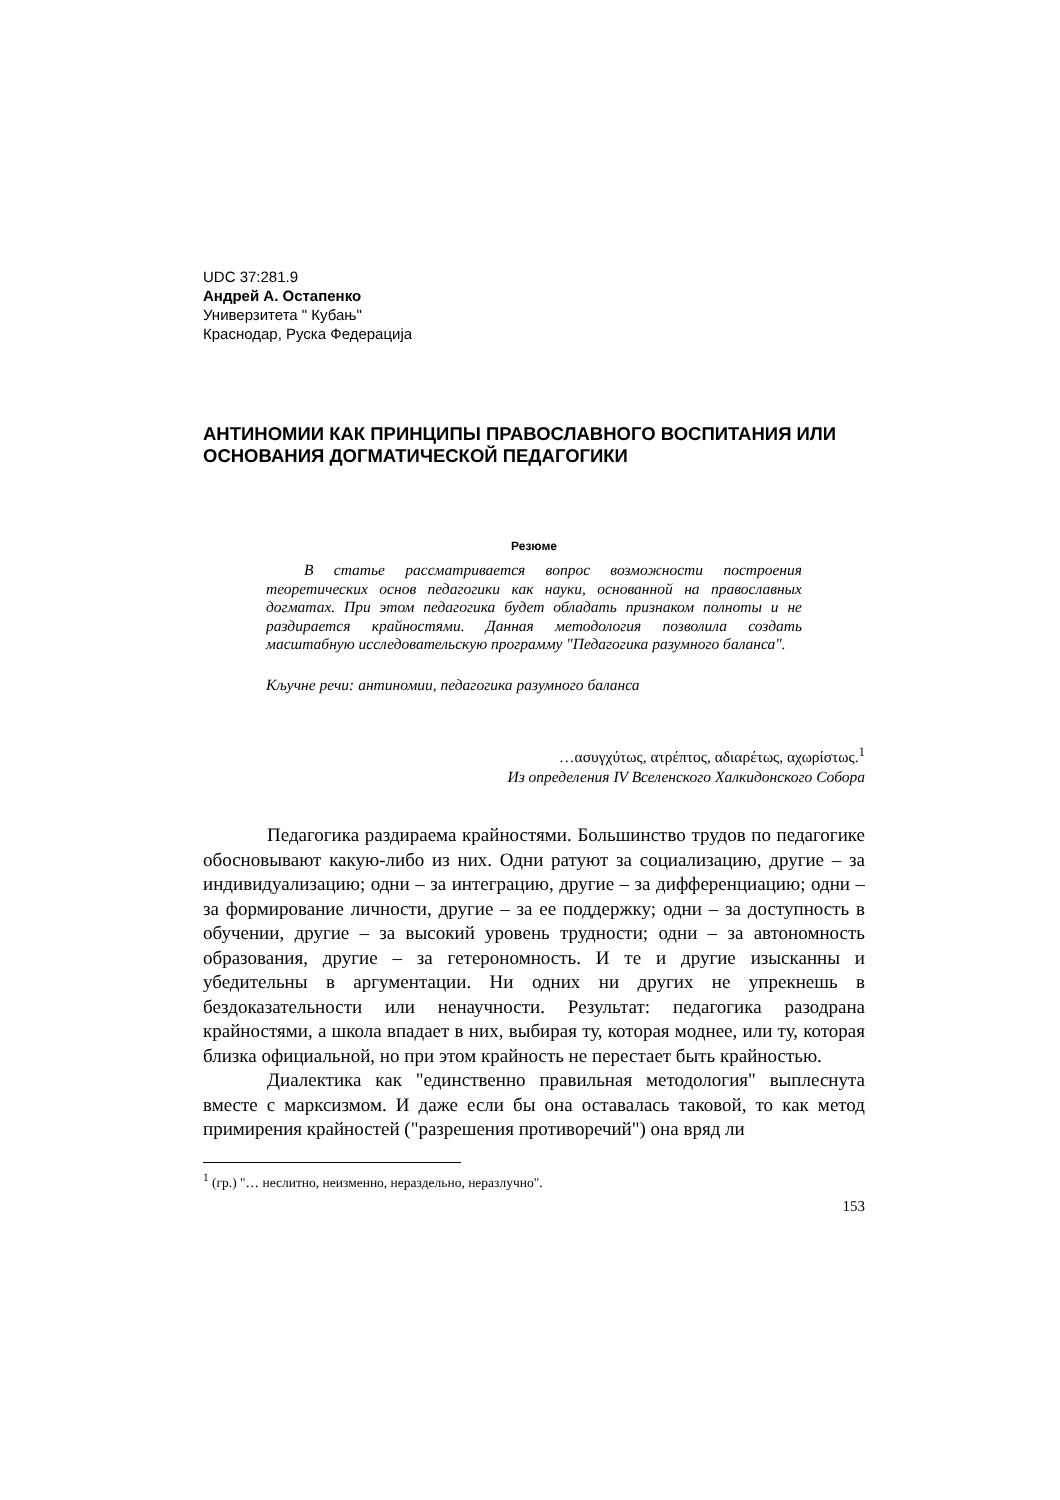UDC 37:281.9
Андрей А. Остапенко
Универзитета " Кубањ"
Краснодар, Руска Федерација
АНТИНОМИИ КАК ПРИНЦИПЫ ПРАВОСЛАВНОГО ВОСПИТАНИЯ ИЛИ
ОСНОВАНИЯ ДОГМАТИЧЕСКОЙ ПЕДАГОГИКИ
Резюме
В статье рассматривается вопрос возможности построения теоретических основ педагогики как науки, основанной на православных догматах. При этом педагогика будет обладать признаком полноты и не раздирается крайностями. Данная методология позволила создать масштабную исследовательскую программу "Педагогика разумного баланса".
Кључне речи: антиномии, педагогика разумного баланса
…ασυγχύτως, ατρέπτος, αδιαρέτως, αχωρίστως.<sup>1</sup>
Из определения IV Вселенского Халкидонского Собора
Педагогика раздираема крайностями. Большинство трудов по педагогике обосновывают какую-либо из них. Одни ратуют за социализацию, другие – за индивидуализацию; одни – за интеграцию, другие – за дифференциацию; одни – за формирование личности, другие – за ее поддержку; одни – за доступность в обучении, другие – за высокий уровень трудности; одни – за автономность образования, другие – за гетерономность. И те и другие изысканны и убедительны в аргументации. Ни одних ни других не упрекнешь в бездоказательности или ненаучности. Результат: педагогика разодрана крайностями, а школа впадает в них, выбирая ту, которая моднее, или ту, которая близка официальной, но при этом крайность не перестает быть крайностью.
Диалектика как "единственно правильная методология" выплеснута вместе с марксизмом. И даже если бы она оставалась таковой, то как метод примирения крайностей ("разрешения противоречий") она вряд ли
<sup>1</sup> (гр.) "… неслитно, неизменно, нераздельно, неразлучно".
153